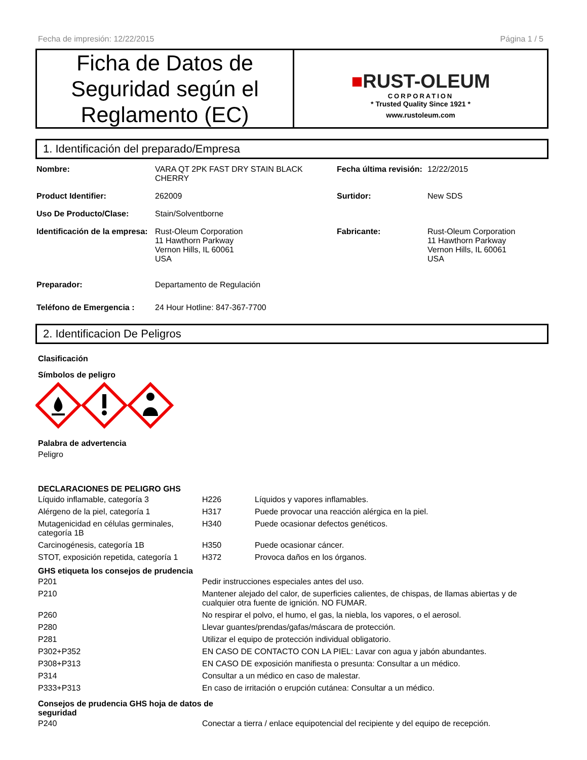Fecha de impresión: 12/22/2015 Página 1 / 5
Ficha de Datos de Seguridad según el Reglamento (EC)
■RUST-OLEUM
CORPORATION
* Trusted Quality Since 1921 *
www.rustoleum.com
1. Identificación del preparado/Empresa
| Nombre: | VARA QT 2PK FAST DRY STAIN BLACK CHERRY | Fecha última revisión: | 12/22/2015 |
| Product Identifier: | 262009 | Surtidor: | New SDS |
| Uso De Producto/Clase: | Stain/Solventborne | | |
| Identificación de la empresa: | Rust-Oleum Corporation 11 Hawthorn Parkway Vernon Hills, IL 60061 USA | Fabricante: | Rust-Oleum Corporation 11 Hawthorn Parkway Vernon Hills, IL 60061 USA |
| Preparador: | Departamento de Regulación | | |
| Teléfono de Emergencia : | 24 Hour Hotline: 847-367-7700 | | |
2. Identificacion De Peligros
Clasificación
Símbolos de peligro
Palabra de advertencia
Peligro
DECLARACIONES DE PELIGRO GHS
| Líquido inflamable, categoría 3 | H226 | Líquidos y vapores inflamables. |
| Alérgeno de la piel, categoría 1 | H317 | Puede provocar una reacción alérgica en la piel. |
| Mutagenicidad en células germinales, categoría 1B | H340 | Puede ocasionar defectos genéticos. |
| Carcinogénesis, categoría 1B | H350 | Puede ocasionar cáncer. |
| STOT, exposición repetida, categoría 1 | H372 | Provoca daños en los órganos. |
GHS etiqueta los consejos de prudencia
| P201 | Pedir instrucciones especiales antes del uso. |
| P210 | Mantener alejado del calor, de superficies calientes, de chispas, de llamas abiertas y de cualquier otra fuente de ignición. NO FUMAR. |
| P260 | No respirar el polvo, el humo, el gas, la niebla, los vapores, o el aerosol. |
| P280 | Llevar guantes/prendas/gafas/máscara de protección. |
| P281 | Utilizar el equipo de protección individual obligatorio. |
| P302+P352 | EN CASO DE CONTACTO CON LA PIEL: Lavar con agua y jabón abundantes. |
| P308+P313 | EN CASO DE exposición manifiesta o presunta: Consultar a un médico. |
| P314 | Consultar a un médico en caso de malestar. |
| P333+P313 | En caso de irritación o erupción cutánea: Consultar a un médico. |
Consejos de prudencia GHS hoja de datos de seguridad
| P240 | Conectar a tierra / enlace equipotencial del recipiente y del equipo de recepción. |